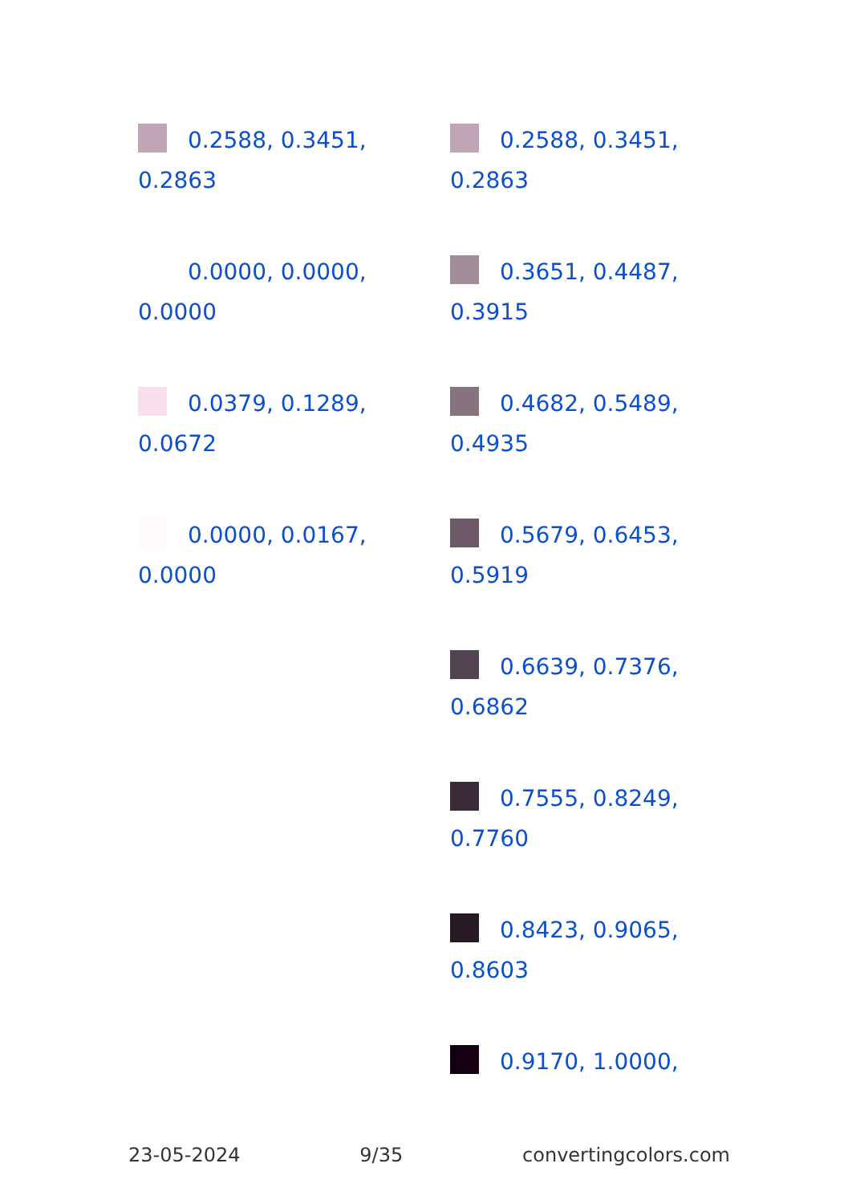0.2588, 0.3451, 0.2863
0.0000, 0.0000, 0.0000
0.0379, 0.1289, 0.0672
0.0000, 0.0167, 0.0000
0.2588, 0.3451, 0.2863
0.3651, 0.4487, 0.3915
0.4682, 0.5489, 0.4935
0.5679, 0.6453, 0.5919
0.6639, 0.7376, 0.6862
0.7555, 0.8249, 0.7760
0.8423, 0.9065, 0.8603
0.9170, 1.0000,
23-05-2024 9/35 convertingcolors.com